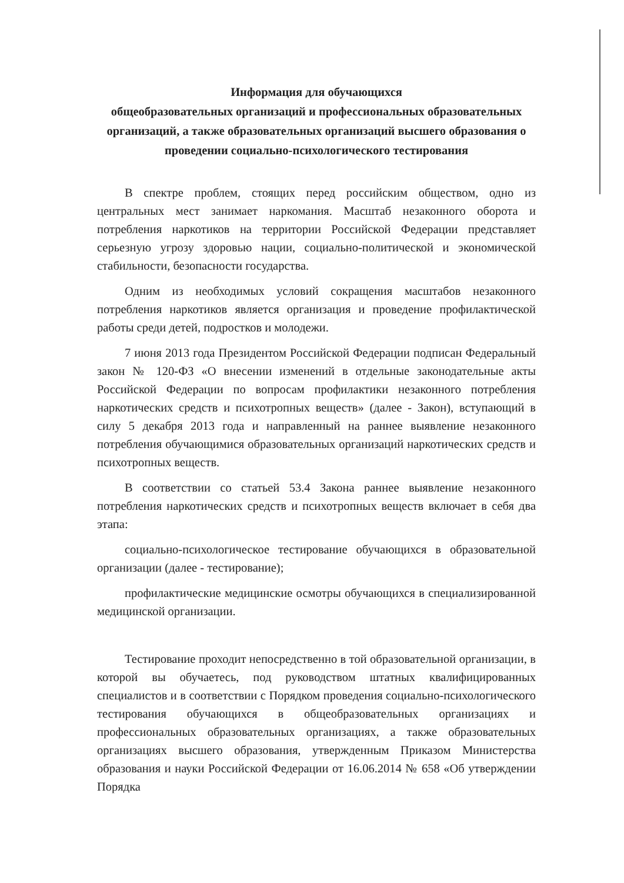Информация для обучающихся
общеобразовательных организаций и профессиональных образовательных организаций, а также образовательных организаций высшего образования о проведении социально-психологического тестирования
В спектре проблем, стоящих перед российским обществом, одно из центральных мест занимает наркомания. Масштаб незаконного оборота и потребления наркотиков на территории Российской Федерации представляет серьезную угрозу здоровью нации, социально-политической и экономической стабильности, безопасности государства.
Одним из необходимых условий сокращения масштабов незаконного потребления наркотиков является организация и проведение профилактической работы среди детей, подростков и молодежи.
7 июня 2013 года Президентом Российской Федерации подписан Федеральный закон № 120-ФЗ «О внесении изменений в отдельные законодательные акты Российской Федерации по вопросам профилактики незаконного потребления наркотических средств и психотропных веществ» (далее - Закон), вступающий в силу 5 декабря 2013 года и направленный на раннее выявление незаконного потребления обучающимися образовательных организаций наркотических средств и психотропных веществ.
В соответствии со статьей 53.4 Закона раннее выявление незаконного потребления наркотических средств и психотропных веществ включает в себя два этапа:
социально-психологическое тестирование обучающихся в образовательной организации (далее - тестирование);
профилактические медицинские осмотры обучающихся в специализированной медицинской организации.
Тестирование проходит непосредственно в той образовательной организации, в которой вы обучаетесь, под руководством штатных квалифицированных специалистов и в соответствии с Порядком проведения социально-психологического тестирования обучающихся в общеобразовательных организациях и профессиональных образовательных организациях, а также образовательных организациях высшего образования, утвержденным Приказом Министерства образования и науки Российской Федерации от 16.06.2014 № 658 «Об утверждении Порядка